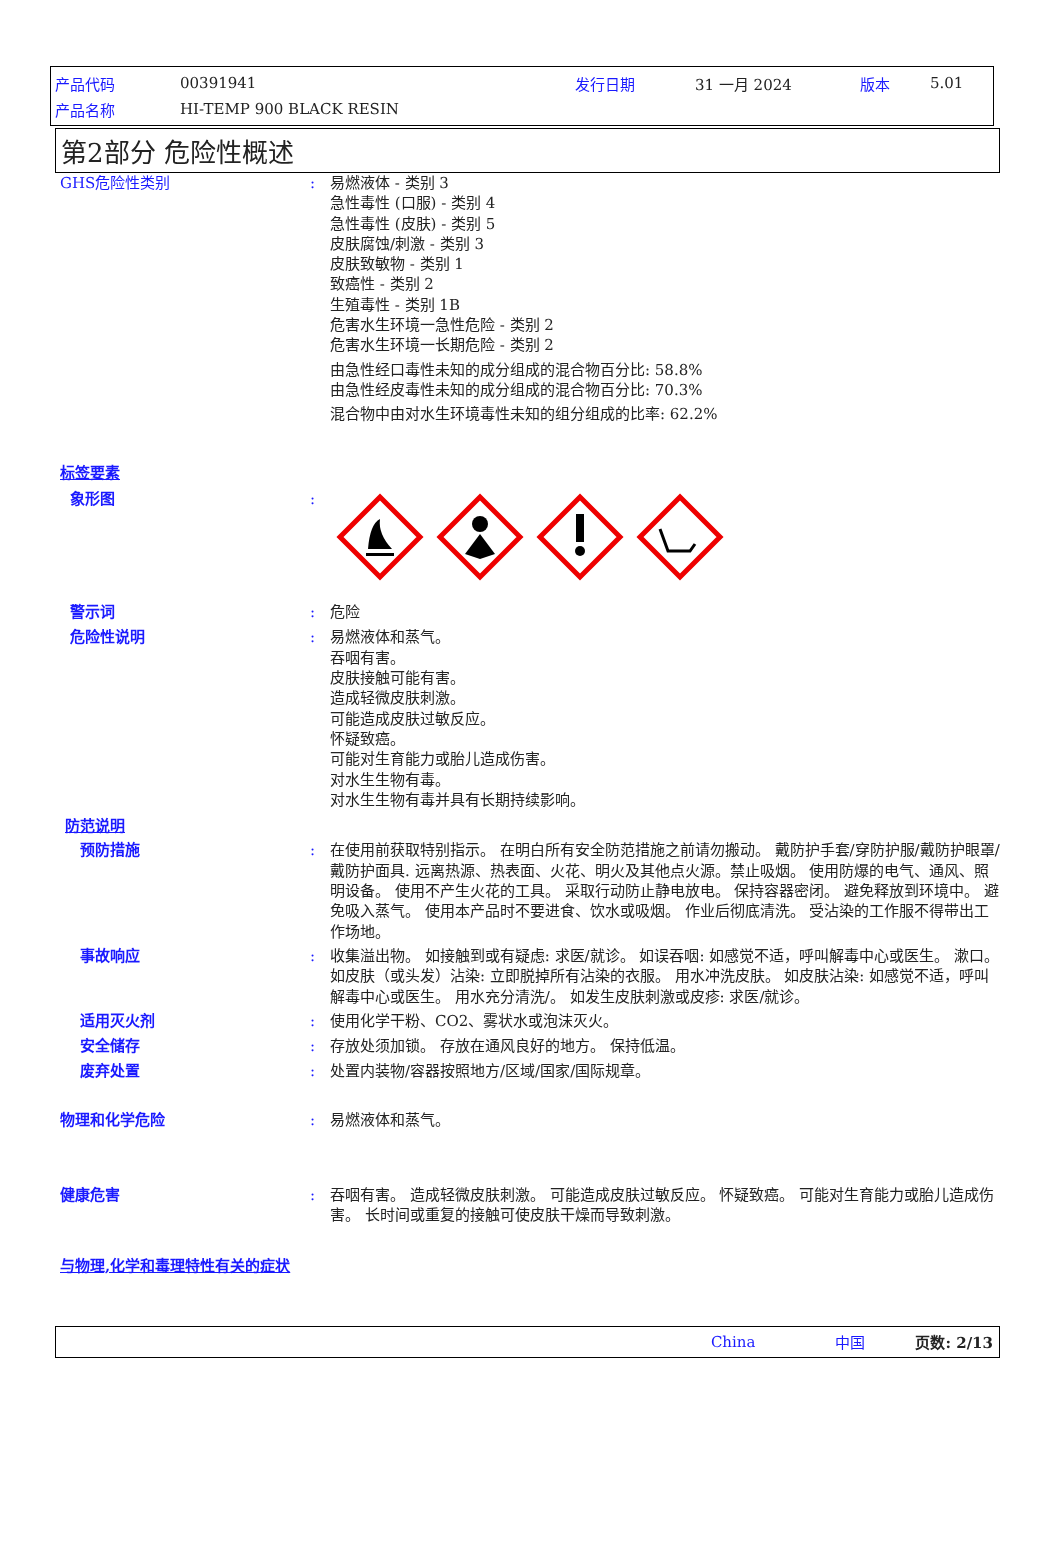产品代码 00391941 发行日期 31 一月 2024 版本 5.01
产品名称 HI-TEMP 900 BLACK RESIN
第2部分 危险性概述
GHS危险性类别 : 易燃液体 - 类别 3
急性毒性 (口服) - 类别 4
急性毒性 (皮肤) - 类别 5
皮肤腐蚀/刺激 - 类别 3
皮肤致敏物 - 类别 1
致癌性 - 类别 2
生殖毒性 - 类别 1B
危害水生环境一急性危险 - 类别 2
危害水生环境一长期危险 - 类别 2
由急性经口毒性未知的成分组成的混合物百分比: 58.8%
由急性经皮毒性未知的成分组成的混合物百分比: 70.3%
混合物中由对水生环境毒性未知的组分组成的比率: 62.2%
标签要素
象形图 :
警示词 : 危险
危险性说明 : 易燃液体和蒸气。
吞咽有害。
皮肤接触可能有害。
造成轻微皮肤刺激。
可能造成皮肤过敏反应。
怀疑致癌。
可能对生育能力或胎儿造成伤害。
对水生生物有毒。
对水生生物有毒并具有长期持续影响。
防范说明
预防措施 : 在使用前获取特别指示。 在明白所有安全防范措施之前请勿搬动。 戴防护手套/穿防护服/戴防护眼罩/戴防护面具. 远离热源、热表面、火花、明火及其他点火源。禁止吸烟。 使用防爆的电气、通风、照明设备。 使用不产生火花的工具。 采取行动防止静电放电。 保持容器密闭。 避免释放到环境中。 避免吸入蒸气。 使用本产品时不要进食、饮水或吸烟。 作业后彻底清洗。 受沾染的工作服不得带出工作场地。
事故响应 : 收集溢出物。 如接触到或有疑虑: 求医/就诊。 如误吞咽: 如感觉不适，呼叫解毒中心或医生。 漱口。 如皮肤（或头发）沾染: 立即脱掉所有沾染的衣服。 用水冲洗皮肤。 如皮肤沾染: 如感觉不适，呼叫解毒中心或医生。 用水充分清洗/。 如发生皮肤刺激或皮疹: 求医/就诊。
适用灭火剂 : 使用化学干粉、CO2、雾状水或泡沫灭火。
安全储存 : 存放处须加锁。 存放在通风良好的地方。 保持低温。
废弃处置 : 处置内装物/容器按照地方/区域/国家/国际规章。
物理和化学危险 : 易燃液体和蒸气。
健康危害 : 吞咽有害。 造成轻微皮肤刺激。 可能造成皮肤过敏反应。 怀疑致癌。 可能对生育能力或胎儿造成伤害。 长时间或重复的接触可使皮肤干燥而导致刺激。
与物理,化学和毒理特性有关的症状
China 中国 页数: 2/13